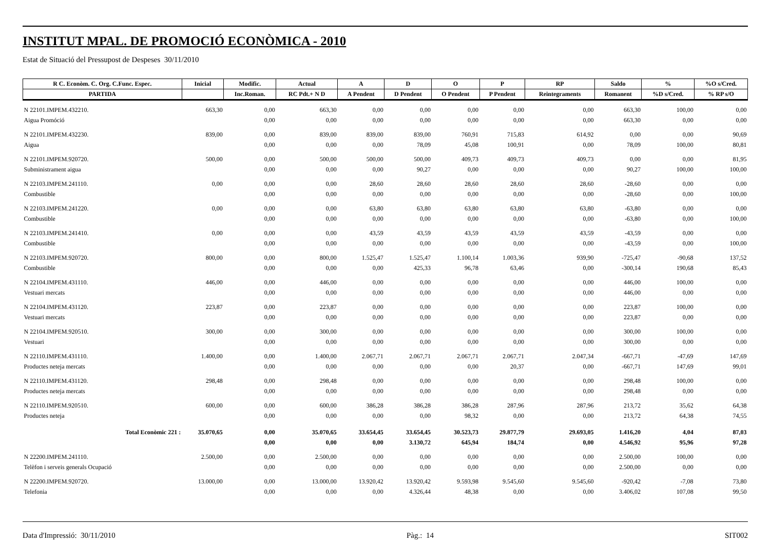INSTITUT MPAL. DE PROMOCIÓ ECONÒMICA - 2010
Estat de Situació del Pressupost de Despeses 30/11/2010
| R C. Econòm. C. Org. C.Func. Espec. | Inicial | Modific. | Actual | A | D | O | P | RP | Saldo | % | %O s/Cred. |
| --- | --- | --- | --- | --- | --- | --- | --- | --- | --- | --- | --- |
| PARTIDA | | Inc.Roman. | RC Pdt.+ N D | A Pendent | D Pendent | O Pendent | P Pendent | Reintegraments | Romanent | %D s/Cred. | % RP s/O |
| N 22101.IMPEM.432210. | 663,30 | 0,00 | 663,30 | 0,00 | 0,00 | 0,00 | 0,00 | 0,00 | 663,30 | 100,00 | 0,00 |
| Aigua Promóció | | 0,00 | 0,00 | 0,00 | 0,00 | 0,00 | 0,00 | 0,00 | 663,30 | 0,00 | 0,00 |
| N 22101.IMPEM.432230. | 839,00 | 0,00 | 839,00 | 839,00 | 839,00 | 760,91 | 715,83 | 614,92 | 0,00 | 0,00 | 90,69 |
| Aigua | | 0,00 | 0,00 | 0,00 | 78,09 | 45,08 | 100,91 | 0,00 | 78,09 | 100,00 | 80,81 |
| N 22101.IMPEM.920720. | 500,00 | 0,00 | 500,00 | 500,00 | 500,00 | 409,73 | 409,73 | 409,73 | 0,00 | 0,00 | 81,95 |
| Subministrament aigua | | 0,00 | 0,00 | 0,00 | 90,27 | 0,00 | 0,00 | 0,00 | 90,27 | 100,00 | 100,00 |
| N 22103.IMPEM.241110. | 0,00 | 0,00 | 0,00 | 28,60 | 28,60 | 28,60 | 28,60 | 28,60 | -28,60 | 0,00 | 0,00 |
| Combustible | | 0,00 | 0,00 | 0,00 | 0,00 | 0,00 | 0,00 | 0,00 | -28,60 | 0,00 | 100,00 |
| N 22103.IMPEM.241220. | 0,00 | 0,00 | 0,00 | 63,80 | 63,80 | 63,80 | 63,80 | 63,80 | -63,80 | 0,00 | 0,00 |
| Combustible | | 0,00 | 0,00 | 0,00 | 0,00 | 0,00 | 0,00 | 0,00 | -63,80 | 0,00 | 100,00 |
| N 22103.IMPEM.241410. | 0,00 | 0,00 | 0,00 | 43,59 | 43,59 | 43,59 | 43,59 | 43,59 | -43,59 | 0,00 | 0,00 |
| Combustible | | 0,00 | 0,00 | 0,00 | 0,00 | 0,00 | 0,00 | 0,00 | -43,59 | 0,00 | 100,00 |
| N 22103.IMPEM.920720. | 800,00 | 0,00 | 800,00 | 1.525,47 | 1.525,47 | 1.100,14 | 1.003,36 | 939,90 | -725,47 | -90,68 | 137,52 |
| Combustible | | 0,00 | 0,00 | 0,00 | 425,33 | 96,78 | 63,46 | 0,00 | -300,14 | 190,68 | 85,43 |
| N 22104.IMPEM.431110. | 446,00 | 0,00 | 446,00 | 0,00 | 0,00 | 0,00 | 0,00 | 0,00 | 446,00 | 100,00 | 0,00 |
| Vestuari mercats | | 0,00 | 0,00 | 0,00 | 0,00 | 0,00 | 0,00 | 0,00 | 446,00 | 0,00 | 0,00 |
| N 22104.IMPEM.431120. | 223,87 | 0,00 | 223,87 | 0,00 | 0,00 | 0,00 | 0,00 | 0,00 | 223,87 | 100,00 | 0,00 |
| Vestuari mercats | | 0,00 | 0,00 | 0,00 | 0,00 | 0,00 | 0,00 | 0,00 | 223,87 | 0,00 | 0,00 |
| N 22104.IMPEM.920510. | 300,00 | 0,00 | 300,00 | 0,00 | 0,00 | 0,00 | 0,00 | 0,00 | 300,00 | 100,00 | 0,00 |
| Vestuari | | 0,00 | 0,00 | 0,00 | 0,00 | 0,00 | 0,00 | 0,00 | 300,00 | 0,00 | 0,00 |
| N 22110.IMPEM.431110. | 1.400,00 | 0,00 | 1.400,00 | 2.067,71 | 2.067,71 | 2.067,71 | 2.067,71 | 2.047,34 | -667,71 | -47,69 | 147,69 |
| Productes neteja mercats | | 0,00 | 0,00 | 0,00 | 0,00 | 0,00 | 20,37 | 0,00 | -667,71 | 147,69 | 99,01 |
| N 22110.IMPEM.431120. | 298,48 | 0,00 | 298,48 | 0,00 | 0,00 | 0,00 | 0,00 | 0,00 | 298,48 | 100,00 | 0,00 |
| Productes neteja mercats | | 0,00 | 0,00 | 0,00 | 0,00 | 0,00 | 0,00 | 0,00 | 298,48 | 0,00 | 0,00 |
| N 22110.IMPEM.920510. | 600,00 | 0,00 | 600,00 | 386,28 | 386,28 | 386,28 | 287,96 | 287,96 | 213,72 | 35,62 | 64,38 |
| Productes neteja | | 0,00 | 0,00 | 0,00 | 0,00 | 98,32 | 0,00 | 0,00 | 213,72 | 64,38 | 74,55 |
| Total Econòmic 221 : | 35.070,65 | 0,00 | 35.070,65 | 33.654,45 | 33.654,45 | 30.523,73 | 29.877,79 | 29.693,05 | 1.416,20 | 4,04 | 87,03 |
| | | 0,00 | 0,00 | 0,00 | 3.130,72 | 645,94 | 184,74 | 0,00 | 4.546,92 | 95,96 | 97,28 |
| N 22200.IMPEM.241110. | 2.500,00 | 0,00 | 2.500,00 | 0,00 | 0,00 | 0,00 | 0,00 | 0,00 | 2.500,00 | 100,00 | 0,00 |
| Telèfon i serveis generals Ocupació | | 0,00 | 0,00 | 0,00 | 0,00 | 0,00 | 0,00 | 0,00 | 2.500,00 | 0,00 | 0,00 |
| N 22200.IMPEM.920720. | 13.000,00 | 0,00 | 13.000,00 | 13.920,42 | 13.920,42 | 9.593,98 | 9.545,60 | 9.545,60 | -920,42 | -7,08 | 73,80 |
| Telefonia | | 0,00 | 0,00 | 0,00 | 4.326,44 | 48,38 | 0,00 | 0,00 | 3.406,02 | 107,08 | 99,50 |
Data d'Impressió: 30/11/2010 Pàg.: 14 SIT002